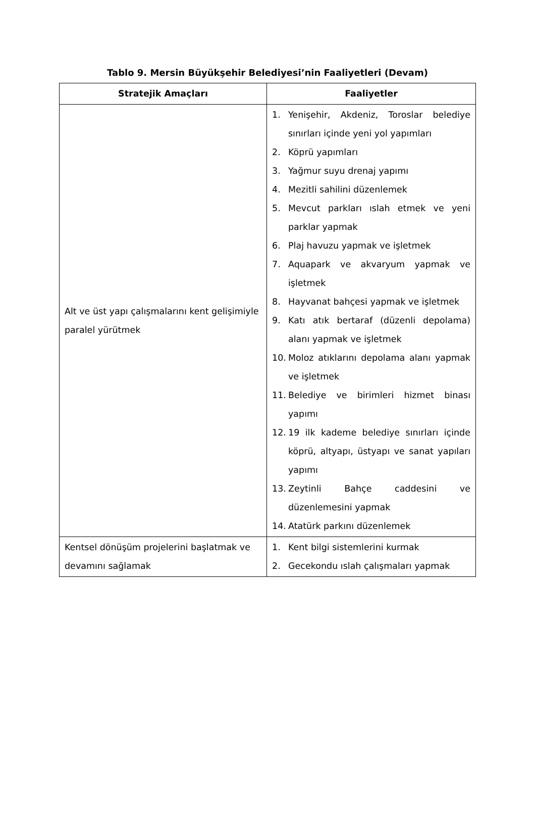Tablo 9. Mersin Büyükşehir Belediyesi’nin Faaliyetler­i (Devam)
| Stratejik Amaçları | Faaliyetler |
| --- | --- |
| Alt ve üst yapı çalışmalarını kent gelişimiyle paralel yürütmek | 1. Yenişehir, Akdeniz, Toroslar belediye sınırları içinde yeni yol yapımları 2. Köprü yapımları 3. Yağmur suyu drenaj yapımı 4. Mezitli sahilini düzenlemek 5. Mevcut parkları ıslah etmek ve yeni parklar yapmak 6. Plaj havuzu yapmak ve işletmek 7. Aquapark ve akvaryum yapmak ve işletmek 8. Hayvanat bahçesi yapmak ve işletmek 9. Katı atık bertaraf (düzenli depolama) alanı yapmak ve işletmek 10. Moloz atıklarını depolama alanı yapmak ve işletmek 11. Belediye ve birimleri hizmet binası yapımı 12. 19 ilk kademe belediye sınırları içinde köprü, altyapı, üstyapı ve sanat yapıları yapımı 13. Zeytinli Bahçe caddesini ve düzenlemesini yapmak 14. Atatürk parkını düzenlemek |
| Kentsel dönüşüm projelerini başlatmak ve devamını sağlamak | 1. Kent bilgi sistemlerini kurmak 2. Gecekondu ıslah çalışmaları yapmak |